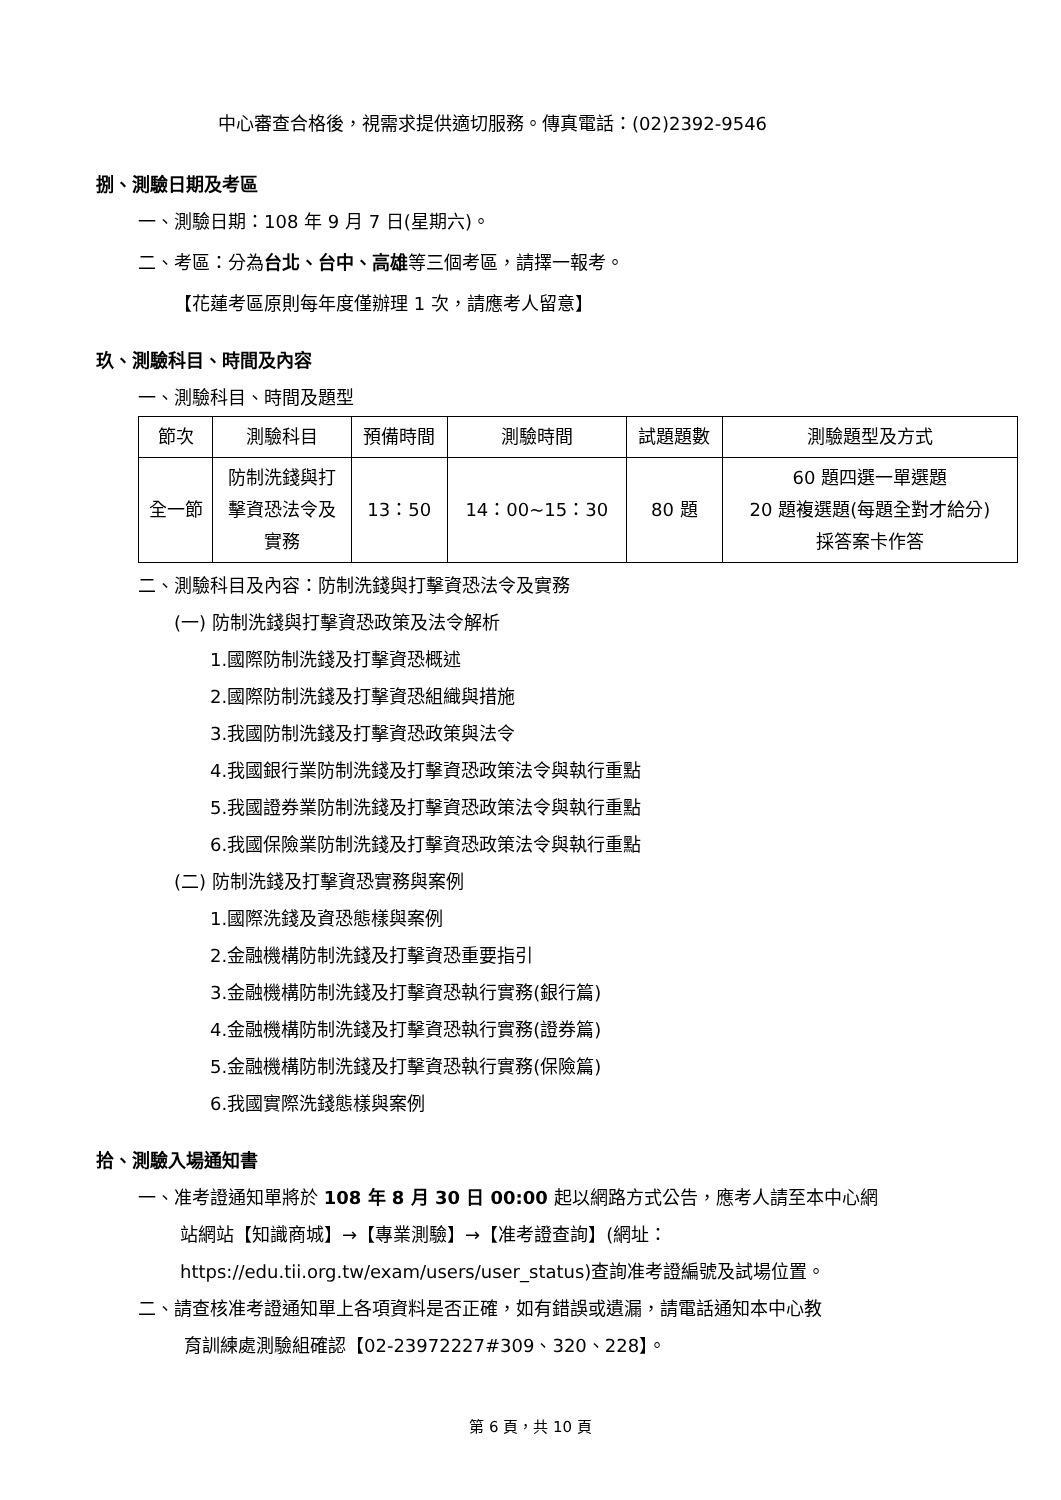中心審查合格後，視需求提供適切服務。傳真電話：(02)2392-9546
捌、測驗日期及考區
一、測驗日期：108 年 9 月 7 日(星期六)。
二、考區：分為台北、台中、高雄等三個考區，請擇一報考。
【花蓮考區原則每年度僅辦理 1 次，請應考人留意】
玖、測驗科目、時間及內容
一、測驗科目、時間及題型
| 節次 | 測驗科目 | 預備時間 | 測驗時間 | 試題題數 | 測驗題型及方式 |
| 全一節 | 防制洗錢與打 擊資恐法令及 實務 | 13：50 | 14：00~15：30 | 80 題 | 60 題四選一單選題 20 題複選題(每題全對才給分) 採答案卡作答 |
二、測驗科目及內容：防制洗錢與打擊資恐法令及實務
(一) 防制洗錢與打擊資恐政策及法令解析
1.國際防制洗錢及打擊資恐概述
2.國際防制洗錢及打擊資恐組織與措施
3.我國防制洗錢及打擊資恐政策與法令
4.我國銀行業防制洗錢及打擊資恐政策法令與執行重點
5.我國證券業防制洗錢及打擊資恐政策法令與執行重點
6.我國保險業防制洗錢及打擊資恐政策法令與執行重點
(二) 防制洗錢及打擊資恐實務與案例
1.國際洗錢及資恐態樣與案例
2.金融機構防制洗錢及打擊資恐重要指引
3.金融機構防制洗錢及打擊資恐執行實務(銀行篇)
4.金融機構防制洗錢及打擊資恐執行實務(證券篇)
5.金融機構防制洗錢及打擊資恐執行實務(保險篇)
6.我國實際洗錢態樣與案例
拾、測驗入場通知書
一、准考證通知單將於 108 年 8 月 30 日 00:00 起以網路方式公告，應考人請至本中心網
站網站【知識商城】→【專業測驗】→【准考證查詢】(網址：
https://edu.tii.org.tw/exam/users/user_status)查詢准考證編號及試場位置。
二、請查核准考證通知單上各項資料是否正確，如有錯誤或遺漏，請電話通知本中心教
育訓練處測驗組確認【02-23972227#309、320、228】。
第 6 頁，共 10 頁